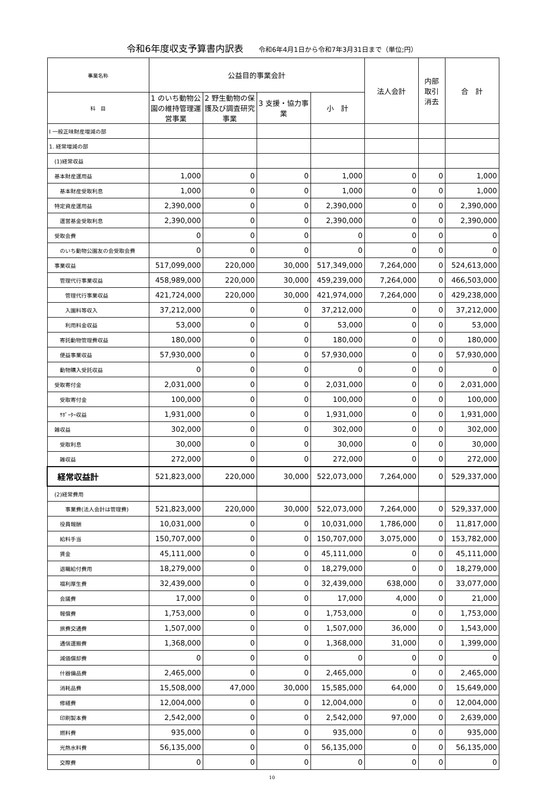令和6年度収支予算書内訳表 令和6年4月1日から令和7年3月31日まで（単位;円）
| 事業名称 | 公益目的事業会計 | | | | 法人会計 | 内部 取引 消去 | 合 計 |
| --- | --- | --- | --- | --- | --- | --- | --- |
| 科 目 | 1 のいち動物公園の維持管理運営事業 | 2 野生動物の保護及び調査研究事業 | 3 支援・協力事業 | 小 計 | | | |
| Ⅰ 一般正味財産増減の部 | | | | | | | |
| 1. 経常増減の部 | | | | | | | |
| (1)経常収益 | | | | | | | |
| 基本財産運用益 | 1,000 | 0 | 0 | 1,000 | 0 | 0 | 1,000 |
| 基本財産受取利息 | 1,000 | 0 | 0 | 1,000 | 0 | 0 | 1,000 |
| 特定資産運用益 | 2,390,000 | 0 | 0 | 2,390,000 | 0 | 0 | 2,390,000 |
| 運営基金受取利息 | 2,390,000 | 0 | 0 | 2,390,000 | 0 | 0 | 2,390,000 |
| 受取会費 | 0 | 0 | 0 | 0 | 0 | 0 | 0 |
| のいち動物公園友の会受取会費 | 0 | 0 | 0 | 0 | 0 | 0 | 0 |
| 事業収益 | 517,099,000 | 220,000 | 30,000 | 517,349,000 | 7,264,000 | 0 | 524,613,000 |
| 管理代行事業収益 | 458,989,000 | 220,000 | 30,000 | 459,239,000 | 7,264,000 | 0 | 466,503,000 |
| 管理代行事業収益 | 421,724,000 | 220,000 | 30,000 | 421,974,000 | 7,264,000 | 0 | 429,238,000 |
| 入園料等収入 | 37,212,000 | 0 | 0 | 37,212,000 | 0 | 0 | 37,212,000 |
| 利用料金収益 | 53,000 | 0 | 0 | 53,000 | 0 | 0 | 53,000 |
| 寄託動物管理費収益 | 180,000 | 0 | 0 | 180,000 | 0 | 0 | 180,000 |
| 便益事業収益 | 57,930,000 | 0 | 0 | 57,930,000 | 0 | 0 | 57,930,000 |
| 動物購入受託収益 | 0 | 0 | 0 | 0 | 0 | 0 | 0 |
| 受取寄付金 | 2,031,000 | 0 | 0 | 2,031,000 | 0 | 0 | 2,031,000 |
| 受取寄付金 | 100,000 | 0 | 0 | 100,000 | 0 | 0 | 100,000 |
| ｻﾎﾟｰﾀｰ収益 | 1,931,000 | 0 | 0 | 1,931,000 | 0 | 0 | 1,931,000 |
| 雑収益 | 302,000 | 0 | 0 | 302,000 | 0 | 0 | 302,000 |
| 受取利息 | 30,000 | 0 | 0 | 30,000 | 0 | 0 | 30,000 |
| 雑収益 | 272,000 | 0 | 0 | 272,000 | 0 | 0 | 272,000 |
| 経常収益計 | 521,823,000 | 220,000 | 30,000 | 522,073,000 | 7,264,000 | 0 | 529,337,000 |
| (2)経常費用 | | | | | | | |
| 事業費(法人会計は管理費) | 521,823,000 | 220,000 | 30,000 | 522,073,000 | 7,264,000 | 0 | 529,337,000 |
| 役員報酬 | 10,031,000 | 0 | 0 | 10,031,000 | 1,786,000 | 0 | 11,817,000 |
| 給料手当 | 150,707,000 | 0 | 0 | 150,707,000 | 3,075,000 | 0 | 153,782,000 |
| 賃金 | 45,111,000 | 0 | 0 | 45,111,000 | 0 | 0 | 45,111,000 |
| 退職給付費用 | 18,279,000 | 0 | 0 | 18,279,000 | 0 | 0 | 18,279,000 |
| 福利厚生費 | 32,439,000 | 0 | 0 | 32,439,000 | 638,000 | 0 | 33,077,000 |
| 会議費 | 17,000 | 0 | 0 | 17,000 | 4,000 | 0 | 21,000 |
| 報償費 | 1,753,000 | 0 | 0 | 1,753,000 | 0 | 0 | 1,753,000 |
| 旅費交通費 | 1,507,000 | 0 | 0 | 1,507,000 | 36,000 | 0 | 1,543,000 |
| 通信運搬費 | 1,368,000 | 0 | 0 | 1,368,000 | 31,000 | 0 | 1,399,000 |
| 減価償却費 | 0 | 0 | 0 | 0 | 0 | 0 | 0 |
| 什器備品費 | 2,465,000 | 0 | 0 | 2,465,000 | 0 | 0 | 2,465,000 |
| 消耗品費 | 15,508,000 | 47,000 | 30,000 | 15,585,000 | 64,000 | 0 | 15,649,000 |
| 修繕費 | 12,004,000 | 0 | 0 | 12,004,000 | 0 | 0 | 12,004,000 |
| 印刷製本費 | 2,542,000 | 0 | 0 | 2,542,000 | 97,000 | 0 | 2,639,000 |
| 燃料費 | 935,000 | 0 | 0 | 935,000 | 0 | 0 | 935,000 |
| 光熱水料費 | 56,135,000 | 0 | 0 | 56,135,000 | 0 | 0 | 56,135,000 |
| 交際費 | 0 | 0 | 0 | 0 | 0 | 0 | 0 |
10